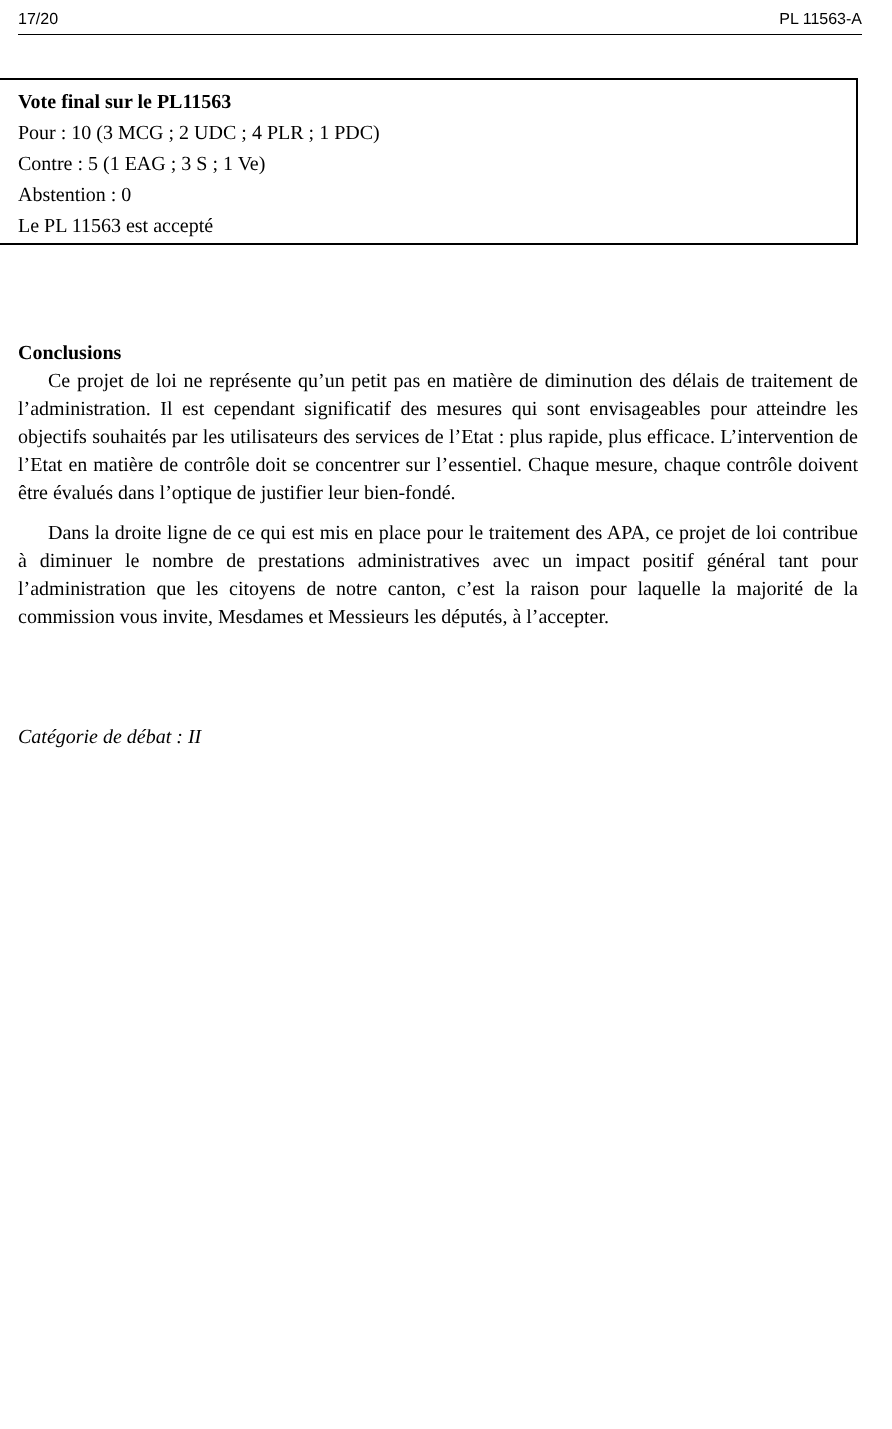17/20 PL 11563-A
Vote final sur le PL11563
Pour : 10 (3 MCG ; 2 UDC ; 4 PLR ; 1 PDC)
Contre : 5 (1 EAG ; 3 S ; 1 Ve)
Abstention : 0
Le PL 11563 est accepté
Conclusions
Ce projet de loi ne représente qu’un petit pas en matière de diminution des délais de traitement de l’administration. Il est cependant significatif des mesures qui sont envisageables pour atteindre les objectifs souhaités par les utilisateurs des services de l’Etat : plus rapide, plus efficace. L’intervention de l’Etat en matière de contrôle doit se concentrer sur l’essentiel. Chaque mesure, chaque contrôle doivent être évalués dans l’optique de justifier leur bien-fondé.
Dans la droite ligne de ce qui est mis en place pour le traitement des APA, ce projet de loi contribue à diminuer le nombre de prestations administratives avec un impact positif général tant pour l’administration que les citoyens de notre canton, c’est la raison pour laquelle la majorité de la commission vous invite, Mesdames et Messieurs les députés, à l’accepter.
Catégorie de débat : II